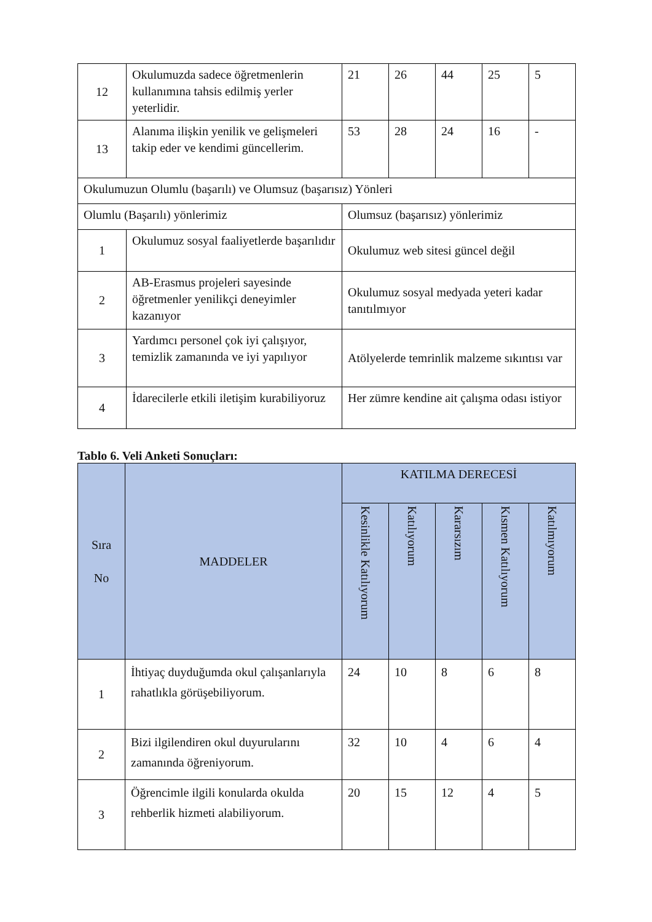| 12 | Okulumuzda sadece öğretmenlerin kullanımına tahsis edilmiş yerler yeterlidir. | 21 | 26 | 44 | 25 | 5 |
| 13 | Alanıma ilişkin yenilik ve gelişmeleri takip eder ve kendimi güncellerim. | 53 | 28 | 24 | 16 | - |
| Okulumuzun Olumlu (başarılı) ve Olumsuz (başarısız) Yönleri | | | | | | |
| Olumlu (Başarılı) yönlerimiz | | Olumsuz (başarısız) yönlerimiz | | | | |
| 1 | Okulumuz sosyal faaliyetlerde başarılıdır | Okulumuz web sitesi güncel değil | | | | |
| 2 | AB-Erasmus projeleri sayesinde öğretmenler yenilikçi deneyimler kazanıyor | Okulumuz sosyal medyada yeteri kadar tanıtılmıyor | | | | |
| 3 | Yardımcı personel çok iyi çalışıyor, temizlik zamanında ve iyi yapılıyor | Atölyelerde temrinlik malzeme sıkıntısı var | | | | |
| 4 | İdarecilerle etkili iletişim kurabiliyoruz | Her zümre kendine ait çalışma odası istiyor | | | | |
Tablo 6. Veli Anketi Sonuçları:
| Sıra No | MADDELER | KATILMA DERECESİ | | | | |
| --- | --- | --- | --- | --- | --- | --- |
| | | Kesinlikle Katılıyorum | Katılıyorum | Kararsızım | Kısmen Katılıyorum | Katılmıyorum |
| 1 | İhtiyaç duyduğumda okul çalışanlarıyla rahatlıkla görüşebiliyorum. | 24 | 10 | 8 | 6 | 8 |
| 2 | Bizi ilgilendiren okul duyurularını zamanında öğreniyorum. | 32 | 10 | 4 | 6 | 4 |
| 3 | Öğrencimle ilgili konularda okulda rehberlik hizmeti alabiliyorum. | 20 | 15 | 12 | 4 | 5 |